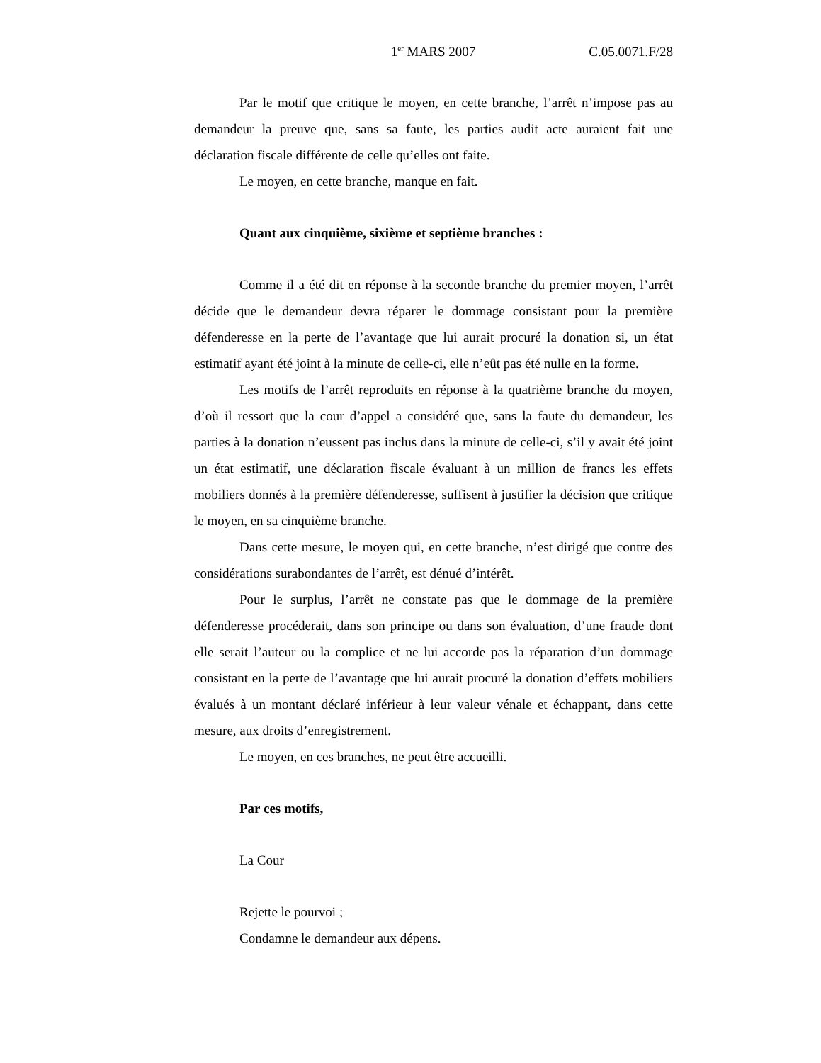1<sup>er</sup> MARS 2007 C.05.0071.F/28
Par le motif que critique le moyen, en cette branche, l’arrêt n’impose pas au demandeur la preuve que, sans sa faute, les parties audit acte auraient fait une déclaration fiscale différente de celle qu’elles ont faite.
Le moyen, en cette branche, manque en fait.
Quant aux cinquième, sixième et septième branches :
Comme il a été dit en réponse à la seconde branche du premier moyen, l’arrêt décide que le demandeur devra réparer le dommage consistant pour la première défenderesse en la perte de l’avantage que lui aurait procuré la donation si, un état estimatif ayant été joint à la minute de celle-ci, elle n’eût pas été nulle en la forme.
Les motifs de l’arrêt reproduits en réponse à la quatrième branche du moyen, d’où il ressort que la cour d’appel a considéré que, sans la faute du demandeur, les parties à la donation n’eussent pas inclus dans la minute de celle-ci, s’il y avait été joint un état estimatif, une déclaration fiscale évaluant à un million de francs les effets mobiliers donnés à la première défenderesse, suffisent à justifier la décision que critique le moyen, en sa cinquième branche.
Dans cette mesure, le moyen qui, en cette branche, n’est dirigé que contre des considérations surabondantes de l’arrêt, est dénué d’intérêt.
Pour le surplus, l’arrêt ne constate pas que le dommage de la première défenderesse procéderait, dans son principe ou dans son évaluation, d’une fraude dont elle serait l’auteur ou la complice et ne lui accorde pas la réparation d’un dommage consistant en la perte de l’avantage que lui aurait procuré la donation d’effets mobiliers évalués à un montant déclaré inférieur à leur valeur vénale et échappant, dans cette mesure, aux droits d’enregistrement.
Le moyen, en ces branches, ne peut être accueilli.
Par ces motifs,
La Cour
Rejette le pourvoi ;
Condamne le demandeur aux dépens.